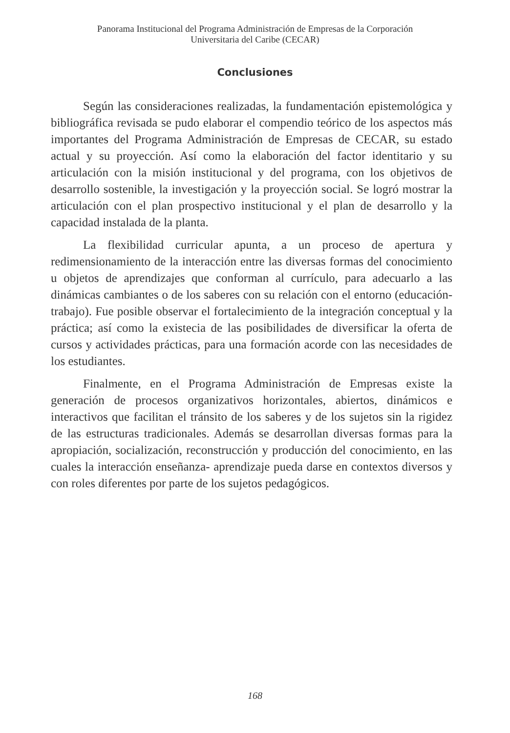Panorama Institucional del Programa Administración de Empresas de la Corporación
Universitaria del Caribe (CECAR)
Conclusiones
Según las consideraciones realizadas, la fundamentación epistemológica y bibliográfica revisada se pudo elaborar el compendio teórico de los aspectos más importantes del Programa Administración de Empresas de CECAR, su estado actual y su proyección. Así como la elaboración del factor identitario y su articulación con la misión institucional y del programa, con los objetivos de desarrollo sostenible, la investigación y la proyección social. Se logró mostrar la articulación con el plan prospectivo institucional y el plan de desarrollo y la capacidad instalada de la planta.
La flexibilidad curricular apunta, a un proceso de apertura y redimensionamiento de la interacción entre las diversas formas del conocimiento u objetos de aprendizajes que conforman al currículo, para adecuarlo a las dinámicas cambiantes o de los saberes con su relación con el entorno (educación-trabajo). Fue posible observar el fortalecimiento de la integración conceptual y la práctica; así como la existecia de las posibilidades de diversificar la oferta de cursos y actividades prácticas, para una formación acorde con las necesidades de los estudiantes.
Finalmente, en el Programa Administración de Empresas existe la generación de procesos organizativos horizontales, abiertos, dinámicos e interactivos que facilitan el tránsito de los saberes y de los sujetos sin la rigidez de las estructuras tradicionales. Además se desarrollan diversas formas para la apropiación, socialización, reconstrucción y producción del conocimiento, en las cuales la interacción enseñanza- aprendizaje pueda darse en contextos diversos y con roles diferentes por parte de los sujetos pedagógicos.
168